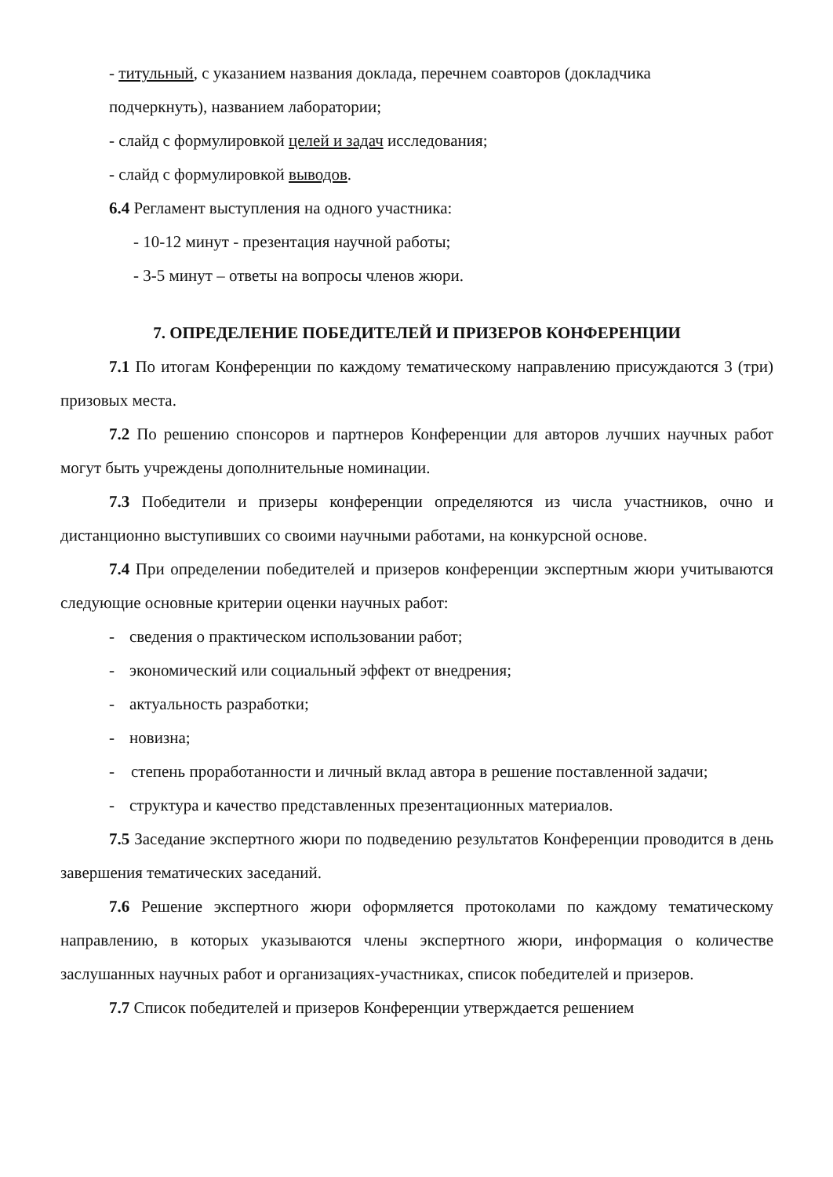- титульный, с указанием названия доклада, перечнем соавторов (докладчика
подчеркнуть), названием лаборатории;
- слайд с формулировкой целей и задач исследования;
- слайд с формулировкой выводов.
6.4 Регламент выступления на одного участника:
- 10-12 минут - презентация научной работы;
- 3-5 минут – ответы на вопросы членов жюри.
7. ОПРЕДЕЛЕНИЕ ПОБЕДИТЕЛЕЙ И ПРИЗЕРОВ КОНФЕРЕНЦИИ
7.1 По итогам Конференции по каждому тематическому направлению присуждаются 3 (три) призовых места.
7.2 По решению спонсоров и партнеров Конференции для авторов лучших научных работ могут быть учреждены дополнительные номинации.
7.3 Победители и призеры конференции определяются из числа участников, очно и дистанционно выступивших со своими научными работами, на конкурсной основе.
7.4 При определении победителей и призеров конференции экспертным жюри учитываются следующие основные критерии оценки научных работ:
- сведения о практическом использовании работ;
- экономический или социальный эффект от внедрения;
- актуальность разработки;
- новизна;
- степень проработанности и личный вклад автора в решение поставленной задачи;
- структура и качество представленных презентационных материалов.
7.5 Заседание экспертного жюри по подведению результатов Конференции проводится в день завершения тематических заседаний.
7.6 Решение экспертного жюри оформляется протоколами по каждому тематическому направлению, в которых указываются члены экспертного жюри, информация о количестве заслушанных научных работ и организациях-участниках, список победителей и призеров.
7.7 Список победителей и призеров Конференции утверждается решением